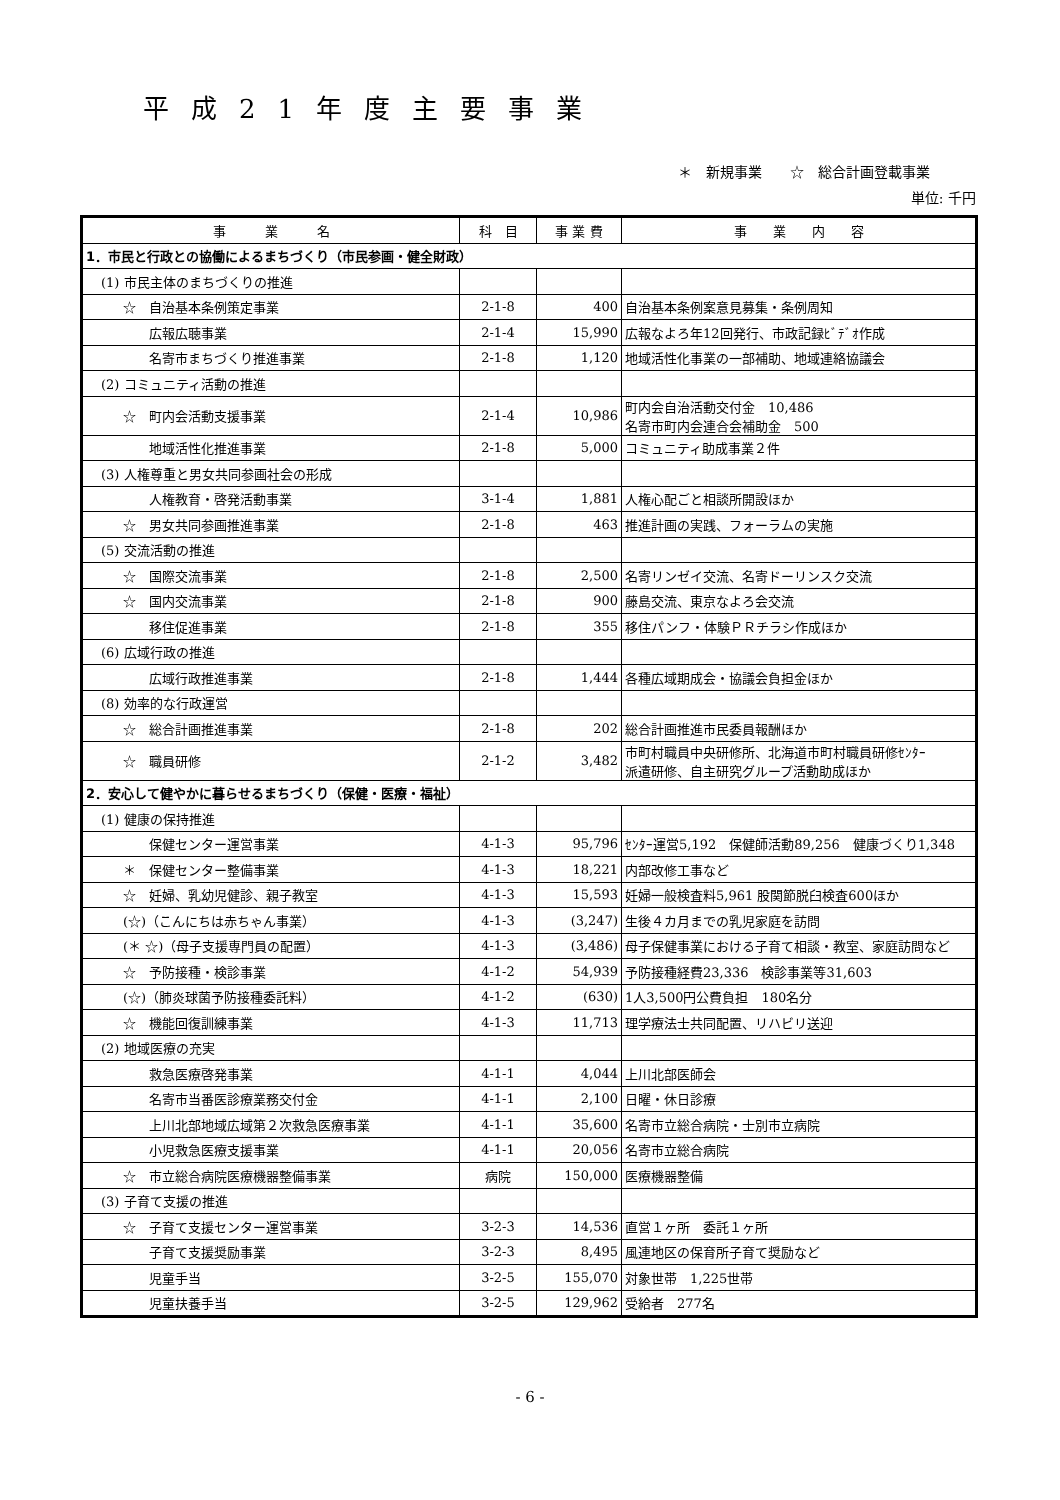平成21年度主要事業
＊　新規事業　　☆　総合計画登載事業
単位: 千円
| 事 業 名 | 科 目 | 事 業 費 | 事 業 内 容 |
| --- | --- | --- | --- |
| 1．市民と行政との協働によるまちづくり（市民参画・健全財政） | | | |
| (1) 市民主体のまちづくりの推進 | | | |
| ☆ 自治基本条例策定事業 | 2-1-8 | 400 | 自治基本条例案意見募集・条例周知 |
| 広報広聴事業 | 2-1-4 | 15,990 | 広報なよろ年12回発行、市政記録ﾋﾞﾃﾞｵ作成 |
| 名寄市まちづくり推進事業 | 2-1-8 | 1,120 | 地域活性化事業の一部補助、地域連絡協議会 |
| (2) コミュニティ活動の推進 | | | |
| ☆ 町内会活動支援事業 | 2-1-4 | 10,986 | 町内会自治活動交付金 10,486 名寄市町内会連合会補助金 500 |
| 地域活性化推進事業 | 2-1-8 | 5,000 | コミュニティ助成事業２件 |
| (3) 人権尊重と男女共同参画社会の形成 | | | |
| 人権教育・啓発活動事業 | 3-1-4 | 1,881 | 人権心配ごと相談所開設ほか |
| ☆ 男女共同参画推進事業 | 2-1-8 | 463 | 推進計画の実践、フォーラムの実施 |
| (5) 交流活動の推進 | | | |
| ☆ 国際交流事業 | 2-1-8 | 2,500 | 名寄リンゼイ交流、名寄ドーリンスク交流 |
| ☆ 国内交流事業 | 2-1-8 | 900 | 藤島交流、東京なよろ会交流 |
| 移住促進事業 | 2-1-8 | 355 | 移住パンフ・体験ＰＲチラシ作成ほか |
| (6) 広域行政の推進 | | | |
| 広域行政推進事業 | 2-1-8 | 1,444 | 各種広域期成会・協議会負担金ほか |
| (8) 効率的な行政運営 | | | |
| ☆ 総合計画推進事業 | 2-1-8 | 202 | 総合計画推進市民委員報酬ほか |
| ☆ 職員研修 | 2-1-2 | 3,482 | 市町村職員中央研修所、北海道市町村職員研修ｾﾝﾀｰ 派遣研修、自主研究グループ活動助成ほか |
| 2．安心して健やかに暮らせるまちづくり（保健・医療・福祉） | | | |
| (1) 健康の保持推進 | | | |
| 保健センター運営事業 | 4-1-3 | 95,796 | ｾﾝﾀｰ運営5,192 保健師活動89,256 健康づくり1,348 |
| ＊ 保健センター整備事業 | 4-1-3 | 18,221 | 内部改修工事など |
| ☆ 妊婦、乳幼児健診、親子教室 | 4-1-3 | 15,593 | 妊婦一般検査料5,961 股関節脱臼検査600ほか |
| (☆)（こんにちは赤ちゃん事業） | 4-1-3 | (3,247) | 生後４カ月までの乳児家庭を訪問 |
| (＊ ☆)（母子支援専門員の配置） | 4-1-3 | (3,486) | 母子保健事業における子育て相談・教室、家庭訪問など |
| ☆ 予防接種・検診事業 | 4-1-2 | 54,939 | 予防接種経費23,336 検診事業等31,603 |
| (☆)（肺炎球菌予防接種委託料） | 4-1-2 | (630) | 1人3,500円公費負担 180名分 |
| ☆ 機能回復訓練事業 | 4-1-3 | 11,713 | 理学療法士共同配置、リハビリ送迎 |
| (2) 地域医療の充実 | | | |
| 救急医療啓発事業 | 4-1-1 | 4,044 | 上川北部医師会 |
| 名寄市当番医診療業務交付金 | 4-1-1 | 2,100 | 日曜・休日診療 |
| 上川北部地域広域第２次救急医療事業 | 4-1-1 | 35,600 | 名寄市立総合病院・士別市立病院 |
| 小児救急医療支援事業 | 4-1-1 | 20,056 | 名寄市立総合病院 |
| ☆ 市立総合病院医療機器整備事業 | 病院 | 150,000 | 医療機器整備 |
| (3) 子育て支援の推進 | | | |
| ☆ 子育て支援センター運営事業 | 3-2-3 | 14,536 | 直営１ヶ所 委託１ヶ所 |
| 子育て支援奨励事業 | 3-2-3 | 8,495 | 風連地区の保育所子育て奨励など |
| 児童手当 | 3-2-5 | 155,070 | 対象世帯 1,225世帯 |
| 児童扶養手当 | 3-2-5 | 129,962 | 受給者 277名 |
- 6 -